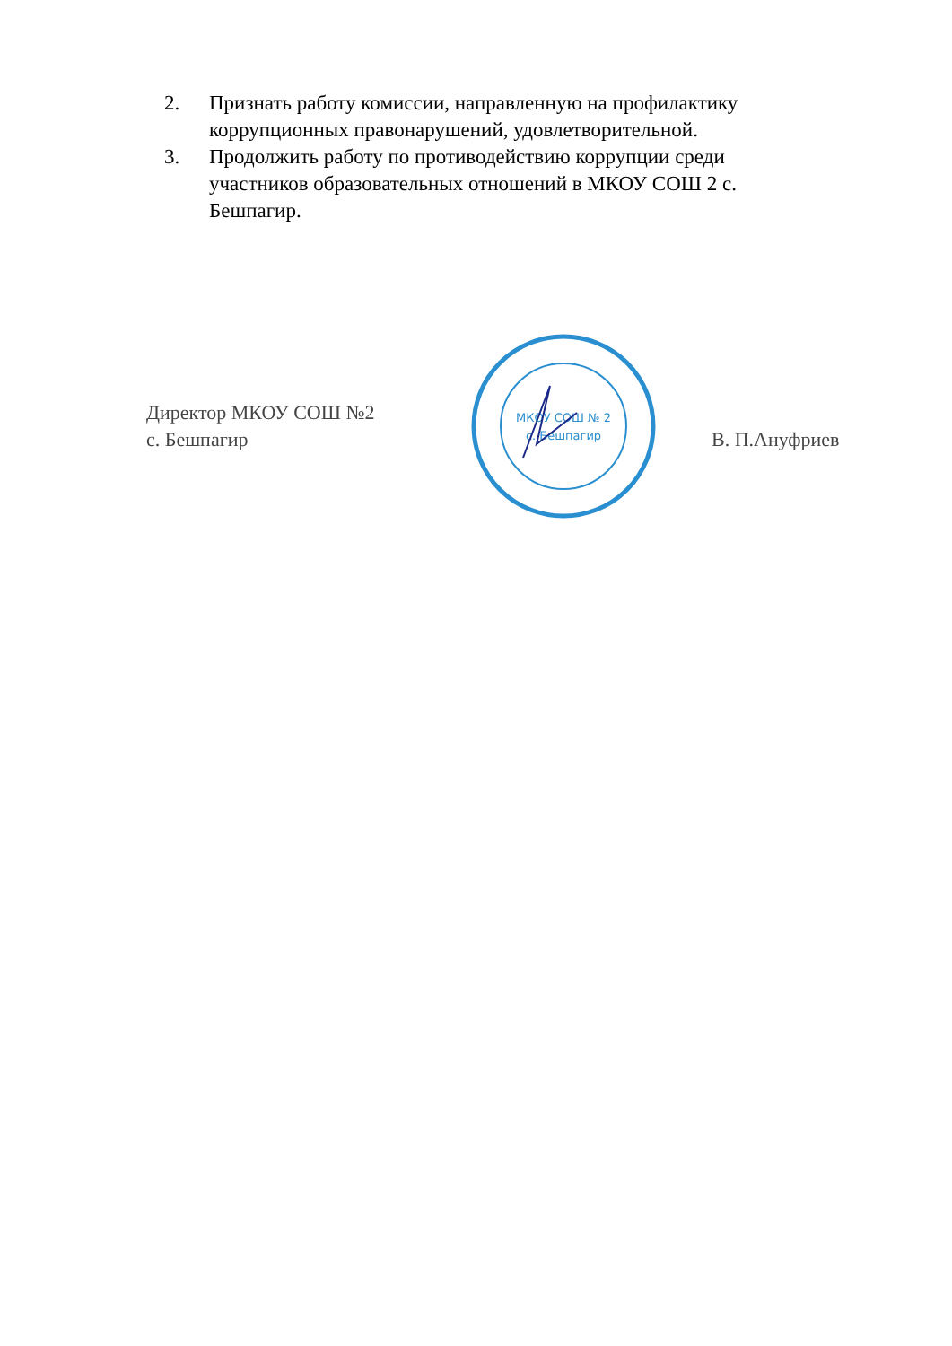2. Признать работу комиссии, направленную на профилактику коррупционных правонарушений, удовлетворительной.
3. Продолжить работу по противодействию коррупции среди участников образовательных отношений в МКОУ СОШ 2 с. Бешпагир.
Директор МКОУ СОШ №2
с. Бешпагир
МКОУ СОШ № 2
с. Бешпагир
В. П.Ануфриев